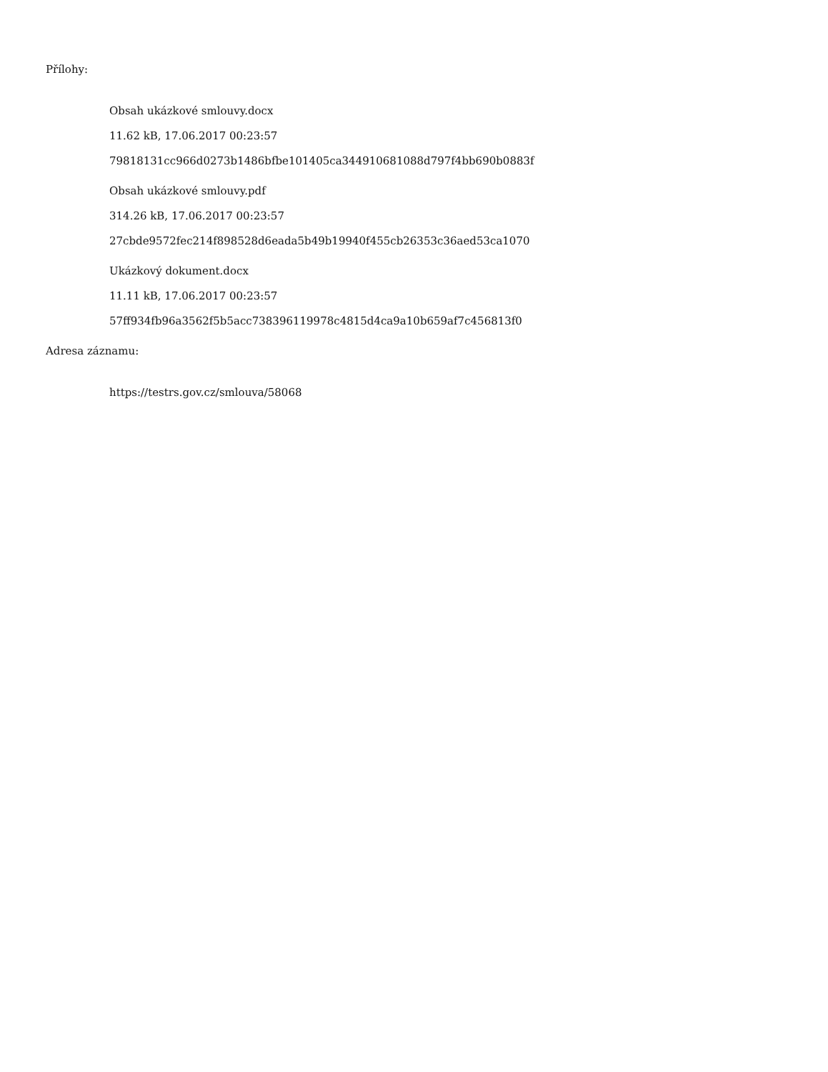Přílohy:
Obsah ukázkové smlouvy.docx
11.62 kB, 17.06.2017 00:23:57
79818131cc966d0273b1486bfbe101405ca344910681088d797f4bb690b0883f
Obsah ukázkové smlouvy.pdf
314.26 kB, 17.06.2017 00:23:57
27cbde9572fec214f898528d6eada5b49b19940f455cb26353c36aed53ca1070
Ukázkový dokument.docx
11.11 kB, 17.06.2017 00:23:57
57ff934fb96a3562f5b5acc738396119978c4815d4ca9a10b659af7c456813f0
Adresa záznamu:
https://testrs.gov.cz/smlouva/58068